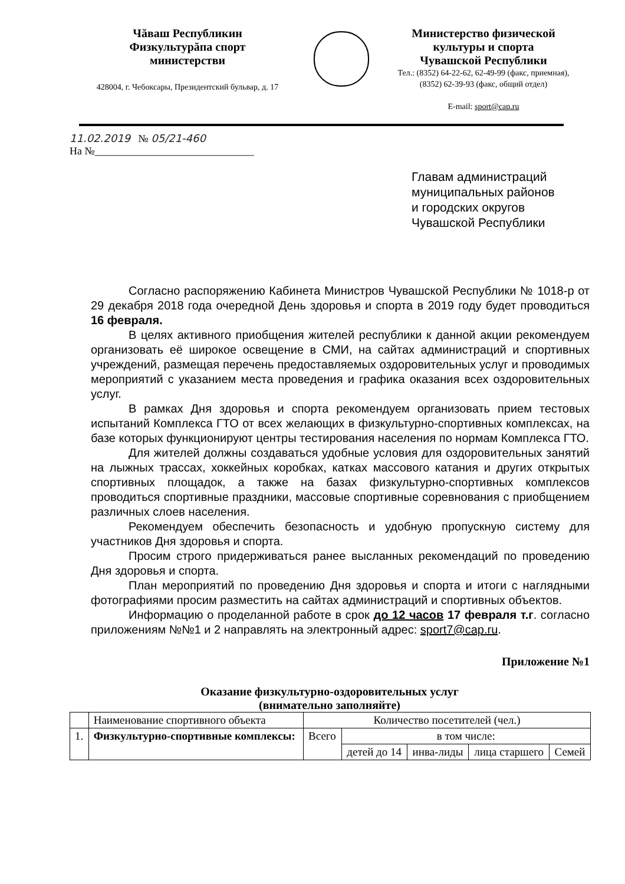Чăваш Республикин
Физкультурăпа спорт
министерстви
428004, г. Чебоксары, Президентский бульвар, д. 17
Министерство физической
культуры и спорта
Чувашской Республики
Тел.: (8352) 64-22-62, 62-49-99 (факс, приемная),
(8352) 62-39-93 (факс, общий отдел)
E-mail: sport@cap.ru
11.02.2019 № 05/21-460
На №______________________________
Главам администраций
муниципальных районов
и городских округов
Чувашской Республики
Согласно распоряжению Кабинета Министров Чувашской Республики № 1018-р от 29 декабря 2018 года очередной День здоровья и спорта в 2019 году будет проводиться 16 февраля.
В целях активного приобщения жителей республики к данной акции рекомендуем организовать её широкое освещение в СМИ, на сайтах администраций и спортивных учреждений, размещая перечень предоставляемых оздоровительных услуг и проводимых мероприятий с указанием места проведения и графика оказания всех оздоровительных услуг.
В рамках Дня здоровья и спорта рекомендуем организовать прием тестовых испытаний Комплекса ГТО от всех желающих в физкультурно-спортивных комплексах, на базе которых функционируют центры тестирования населения по нормам Комплекса ГТО.
Для жителей должны создаваться удобные условия для оздоровительных занятий на лыжных трассах, хоккейных коробках, катках массового катания и других открытых спортивных площадок, а также на базах физкультурно-спортивных комплексов проводиться спортивные праздники, массовые спортивные соревнования с приобщением различных слоев населения.
Рекомендуем обеспечить безопасность и удобную пропускную систему для участников Дня здоровья и спорта.
Просим строго придерживаться ранее высланных рекомендаций по проведению Дня здоровья и спорта.
План мероприятий по проведению Дня здоровья и спорта и итоги с наглядными фотографиями просим разместить на сайтах администраций и спортивных объектов.
Информацию о проделанной работе в срок до 12 часов 17 февраля т.г. согласно приложениям №№1 и 2 направлять на электронный адрес: sport7@cap.ru.
Приложение №1
Оказание физкультурно-оздоровительных услуг
(внимательно заполняйте)
| | Наименование спортивного объекта | Количество посетителей (чел.) | | | | |
| 1. | Физкультурно-спортивные комплексы: | Всего | в том числе: | | | |
| | | | детей до 14 | инва-лиды | лица старшего | Семей |